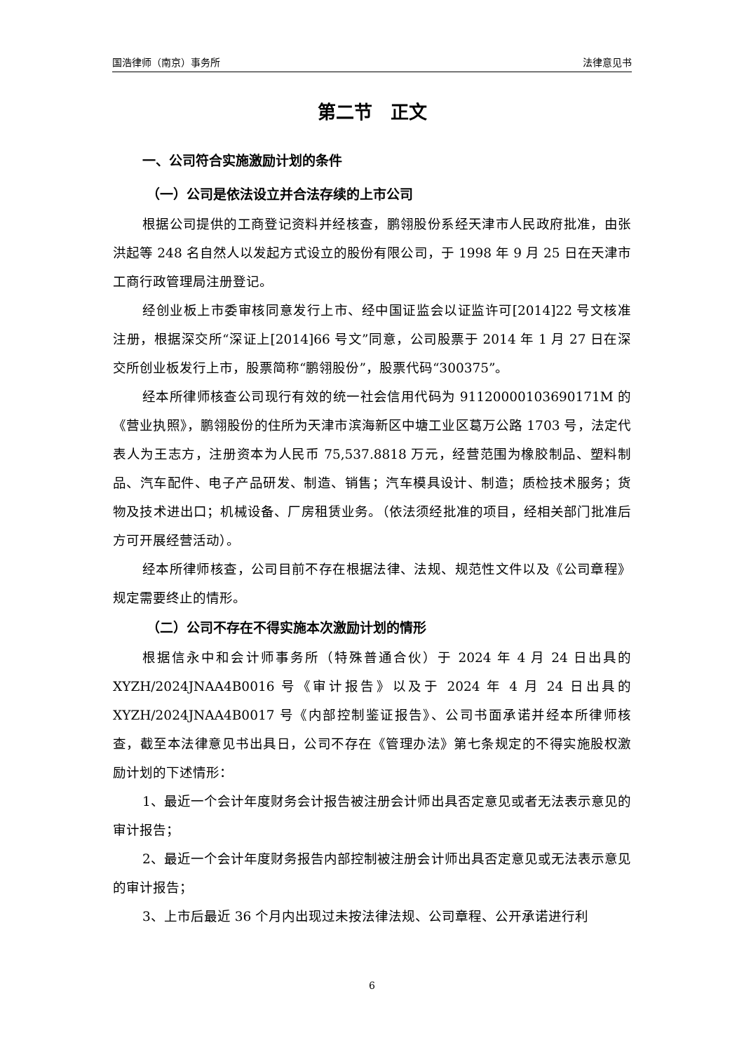国浩律师（南京）事务所 法律意见书
第二节　正文
一、公司符合实施激励计划的条件
（一）公司是依法设立并合法存续的上市公司
根据公司提供的工商登记资料并经核查，鹏翎股份系经天津市人民政府批准，由张洪起等 248 名自然人以发起方式设立的股份有限公司，于 1998 年 9 月 25 日在天津市工商行政管理局注册登记。
经创业板上市委审核同意发行上市、经中国证监会以证监许可[2014]22 号文核准注册，根据深交所“深证上[2014]66 号文”同意，公司股票于 2014 年 1 月 27 日在深交所创业板发行上市，股票简称“鹏翎股份”，股票代码“300375”。
经本所律师核查公司现行有效的统一社会信用代码为 91120000103690171M 的《营业执照》，鹏翎股份的住所为天津市滨海新区中塘工业区葛万公路 1703 号，法定代表人为王志方，注册资本为人民币 75,537.8818 万元，经营范围为橡胶制品、塑料制品、汽车配件、电子产品研发、制造、销售；汽车模具设计、制造；质检技术服务；货物及技术进出口；机械设备、厂房租赁业务。（依法须经批准的项目，经相关部门批准后方可开展经营活动）。
经本所律师核查，公司目前不存在根据法律、法规、规范性文件以及《公司章程》规定需要终止的情形。
（二）公司不存在不得实施本次激励计划的情形
根据信永中和会计师事务所（特殊普通合伙）于 2024 年 4 月 24 日出具的 XYZH/2024JNAA4B0016 号《审计报告》以及于 2024 年 4 月 24 日出具的 XYZH/2024JNAA4B0017 号《内部控制鉴证报告》、公司书面承诺并经本所律师核查，截至本法律意见书出具日，公司不存在《管理办法》第七条规定的不得实施股权激励计划的下述情形：
1、最近一个会计年度财务会计报告被注册会计师出具否定意见或者无法表示意见的审计报告；
2、最近一个会计年度财务报告内部控制被注册会计师出具否定意见或无法表示意见的审计报告；
3、上市后最近 36 个月内出现过未按法律法规、公司章程、公开承诺进行利
6